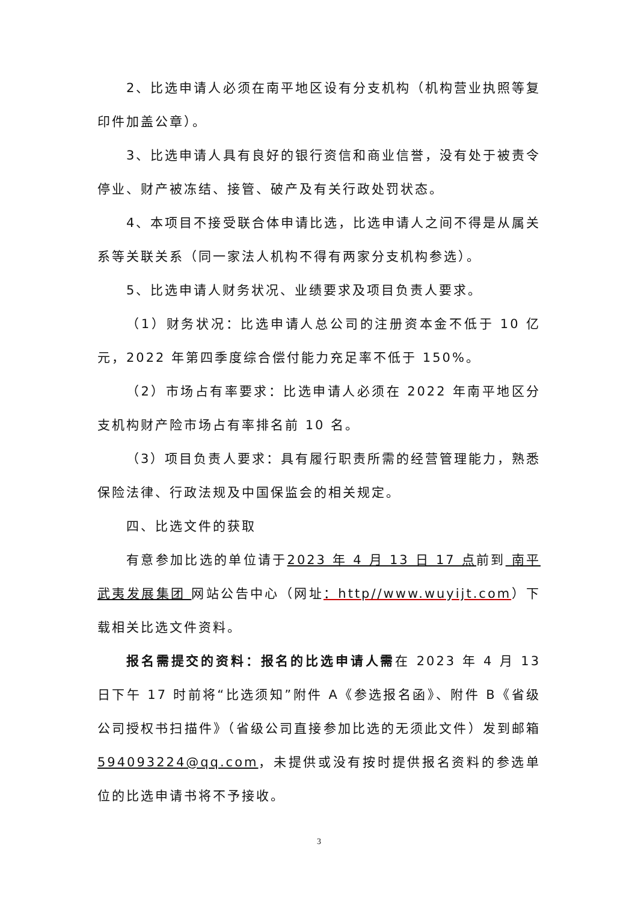2、比选申请人必须在南平地区设有分支机构（机构营业执照等复印件加盖公章）。
3、比选申请人具有良好的银行资信和商业信誉，没有处于被责令停业、财产被冻结、接管、破产及有关行政处罚状态。
4、本项目不接受联合体申请比选，比选申请人之间不得是从属关系等关联关系（同一家法人机构不得有两家分支机构参选）。
5、比选申请人财务状况、业绩要求及项目负责人要求。
（1）财务状况：比选申请人总公司的注册资本金不低于 10 亿元，2022 年第四季度综合偿付能力充足率不低于 150%。
（2）市场占有率要求：比选申请人必须在 2022 年南平地区分支机构财产险市场占有率排名前 10 名。
（3）项目负责人要求：具有履行职责所需的经营管理能力，熟悉保险法律、行政法规及中国保监会的相关规定。
四、比选文件的获取
有意参加比选的单位请于2023 年 4 月 13 日 17 点前到 南平武夷发展集团 网站公告中心（网址：http//www.wuyijt.com）下载相关比选文件资料。
报名需提交的资料：报名的比选申请人需在 2023 年 4 月 13 日下午 17 时前将“比选须知”附件 A《参选报名函》、附件 B《省级公司授权书扫描件》（省级公司直接参加比选的无须此文件）发到邮箱594093224@qq.com，未提供或没有按时提供报名资料的参选单位的比选申请书将不予接收。
3